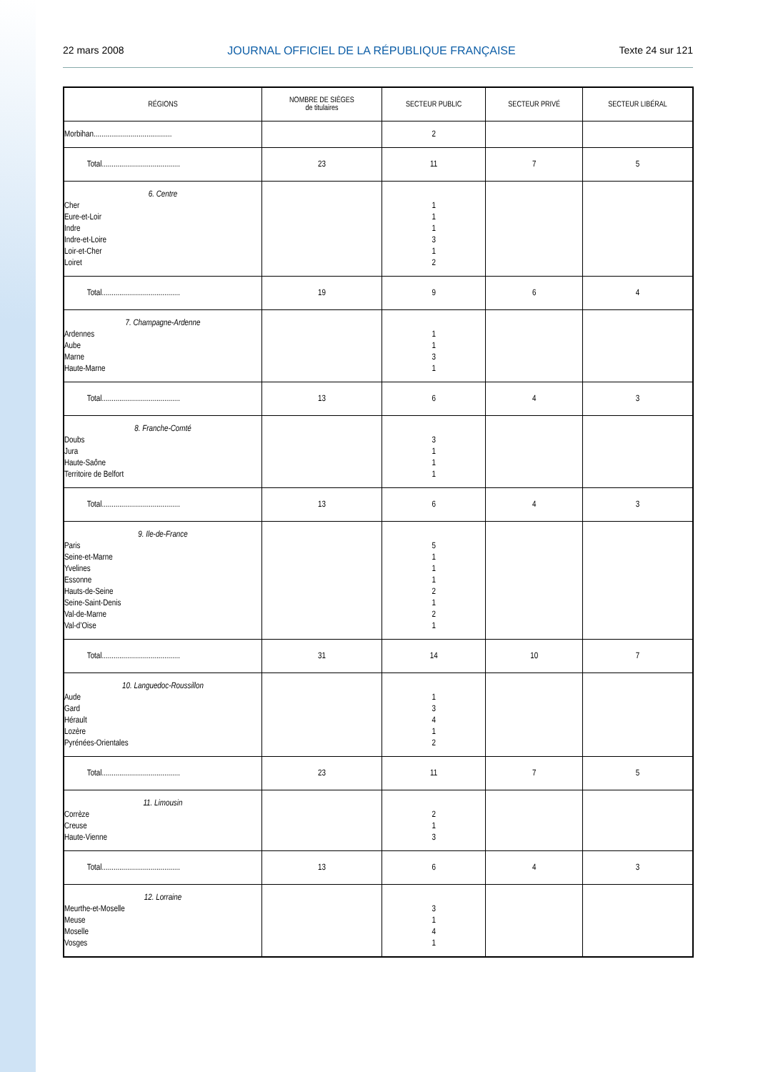22 mars 2008 JOURNAL OFFICIEL DE LA RÉPUBLIQUE FRANÇAISE Texte 24 sur 121
| RÉGIONS | NOMBRE DE SIÈGES de titulaires | SECTEUR PUBLIC | SECTEUR PRIVÉ | SECTEUR LIBÉRAL |
| --- | --- | --- | --- | --- |
| Morbihan........................................ | | 2 | | |
| Total........................................ | 23 | 11 | 7 | 5 |
| 6. Centre Cher Eure-et-Loir Indre Indre-et-Loire Loir-et-Cher Loiret | | 1 1 1 3 1 2 | | |
| Total........................................ | 19 | 9 | 6 | 4 |
| 7. Champagne-Ardenne Ardennes Aube Marne Haute-Marne | | 1 1 3 1 | | |
| Total........................................ | 13 | 6 | 4 | 3 |
| 8. Franche-Comté Doubs Jura Haute-Saône Territoire de Belfort | | 3 1 1 1 | | |
| Total........................................ | 13 | 6 | 4 | 3 |
| 9. Ile-de-France Paris Seine-et-Marne Yvelines Essonne Hauts-de-Seine Seine-Saint-Denis Val-de-Marne Val-d’Oise | | 5 1 1 1 2 1 2 1 | | |
| Total........................................ | 31 | 14 | 10 | 7 |
| 10. Languedoc-Roussillon Aude Gard Hérault Lozère Pyrénées-Orientales | | 1 3 4 1 2 | | |
| Total........................................ | 23 | 11 | 7 | 5 |
| 11. Limousin Corrèze Creuse Haute-Vienne | | 2 1 3 | | |
| Total........................................ | 13 | 6 | 4 | 3 |
| 12. Lorraine Meurthe-et-Moselle Meuse Moselle Vosges | | 3 1 4 1 | | |